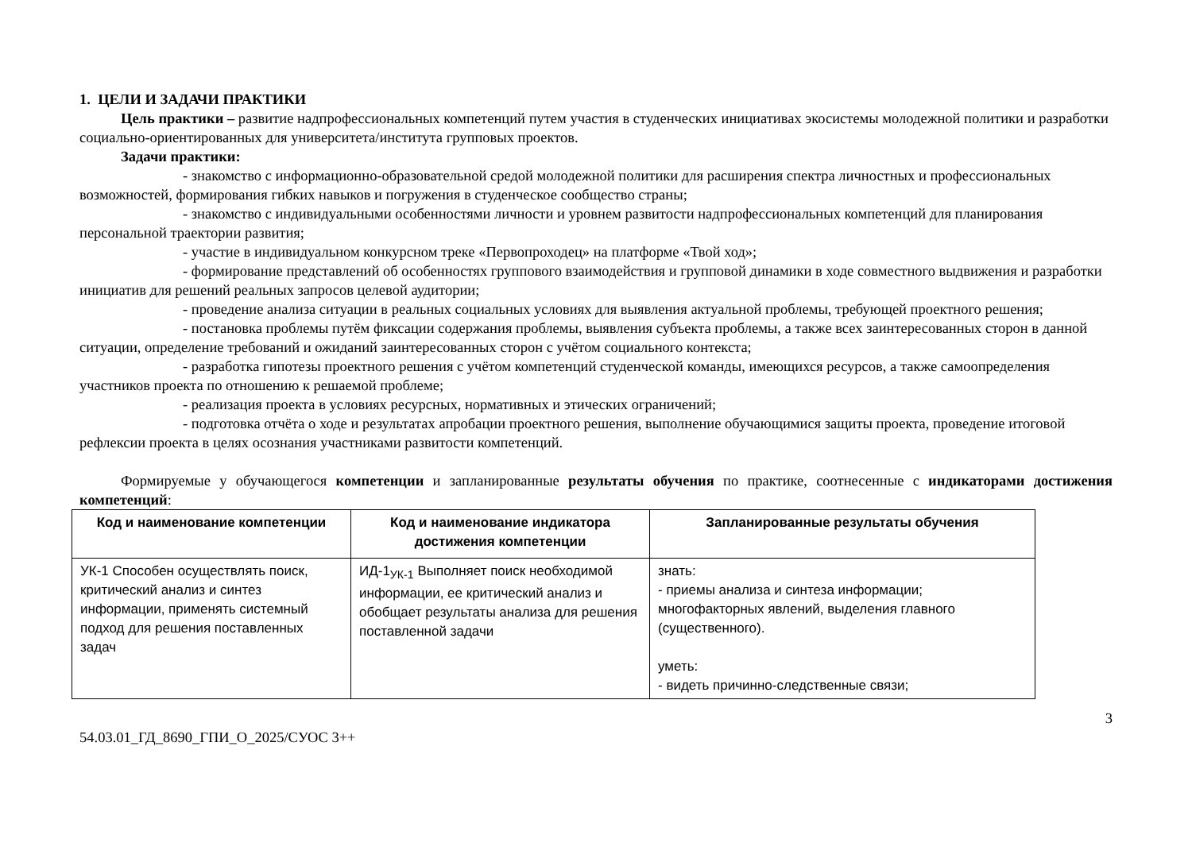1. ЦЕЛИ И ЗАДАЧИ ПРАКТИКИ
Цель практики – развитие надпрофессиональных компетенций путем участия в студенческих инициативах экосистемы молодежной политики и разработки социально-ориентированных для университета/института групповых проектов.
Задачи практики:
- знакомство с информационно-образовательной средой молодежной политики для расширения спектра личностных и профессиональных возможностей, формирования гибких навыков и погружения в студенческое сообщество страны;
- знакомство с индивидуальными особенностями личности и уровнем развитости надпрофессиональных компетенций для планирования персональной траектории развития;
- участие в индивидуальном конкурсном треке «Первопроходец» на платформе «Твой ход»;
- формирование представлений об особенностях группового взаимодействия и групповой динамики в ходе совместного выдвижения и разработки инициатив для решений реальных запросов целевой аудитории;
- проведение анализа ситуации в реальных социальных условиях для выявления актуальной проблемы, требующей проектного решения;
- постановка проблемы путём фиксации содержания проблемы, выявления субъекта проблемы, а также всех заинтересованных сторон в данной ситуации, определение требований и ожиданий заинтересованных сторон с учётом социального контекста;
- разработка гипотезы проектного решения с учётом компетенций студенческой команды, имеющихся ресурсов, а также самоопределения участников проекта по отношению к решаемой проблеме;
- реализация проекта в условиях ресурсных, нормативных и этических ограничений;
- подготовка отчёта о ходе и результатах апробации проектного решения, выполнение обучающимися защиты проекта, проведение итоговой рефлексии проекта в целях осознания участниками развитости компетенций.
Формируемые у обучающегося компетенции и запланированные результаты обучения по практике, соотнесенные с индикаторами достижения компетенций:
| Код и наименование компетенции | Код и наименование индикатора достижения компетенции | Запланированные результаты обучения |
| --- | --- | --- |
| УК-1 Способен осуществлять поиск, критический анализ и синтез информации, применять системный подход для решения поставленных задач | ИД-1<sub>УК-1</sub> Выполняет поиск необходимой информации, ее критический анализ и обобщает результаты анализа для решения поставленной задачи | знать: - приемы анализа и синтеза информации; многофакторных явлений, выделения главного (существенного). уметь: - видеть причинно-следственные связи; |
54.03.01_ГД_8690_ГПИ_О_2025/СУОС 3++ 3